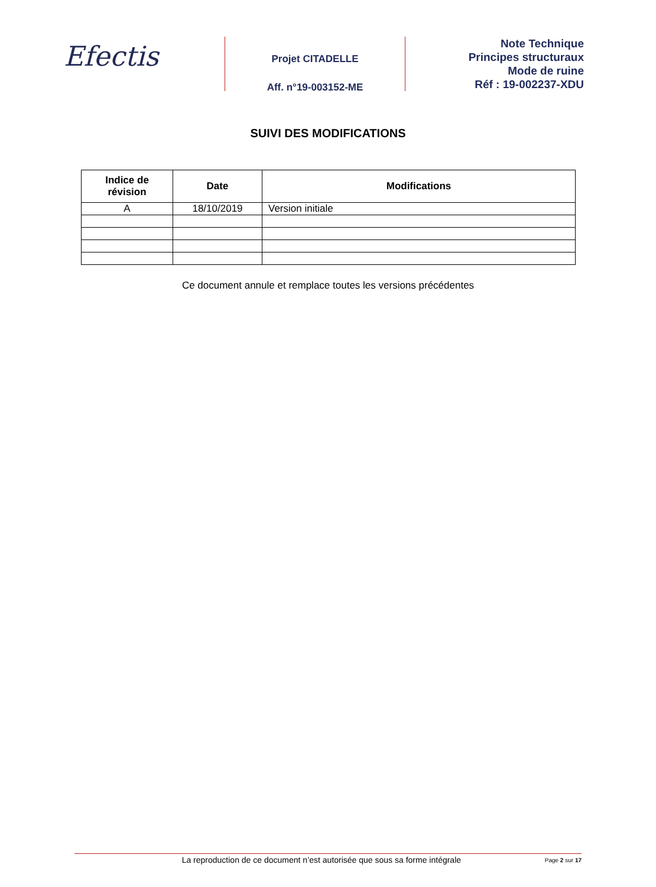Efectis
Projet CITADELLE
Aff. n°19-003152-ME
Note Technique
Principes structuraux
Mode de ruine
Réf : 19-002237-XDU
SUIVI DES MODIFICATIONS
| Indice de révision | Date | Modifications |
| --- | --- | --- |
| A | 18/10/2019 | Version initiale |
Ce document annule et remplace toutes les versions précédentes
La reproduction de ce document n’est autorisée que sous sa forme intégrale Page 2 sur 17